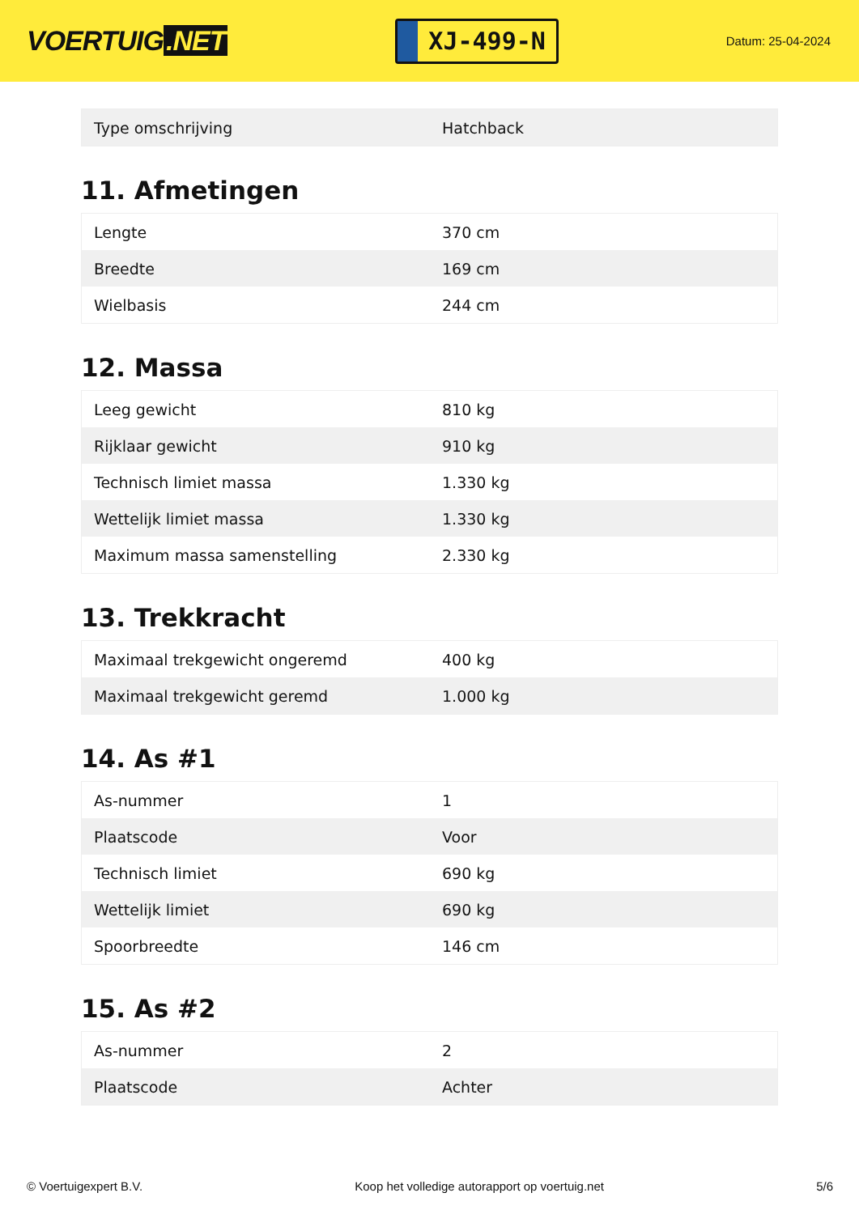VOERTUIG.NET
XJ-499-N
Datum: 25-04-2024
| Type omschrijving | Hatchback |
11. Afmetingen
| Lengte | 370 cm |
| Breedte | 169 cm |
| Wielbasis | 244 cm |
12. Massa
| Leeg gewicht | 810 kg |
| Rijklaar gewicht | 910 kg |
| Technisch limiet massa | 1.330 kg |
| Wettelijk limiet massa | 1.330 kg |
| Maximum massa samenstelling | 2.330 kg |
13. Trekkracht
| Maximaal trekgewicht ongeremd | 400 kg |
| Maximaal trekgewicht geremd | 1.000 kg |
14. As #1
| As-nummer | 1 |
| Plaatscode | Voor |
| Technisch limiet | 690 kg |
| Wettelijk limiet | 690 kg |
| Spoorbreedte | 146 cm |
15. As #2
| As-nummer | 2 |
| Plaatscode | Achter |
© Voertuigexpert B.V. Koop het volledige autorapport op voertuig.net 5/6